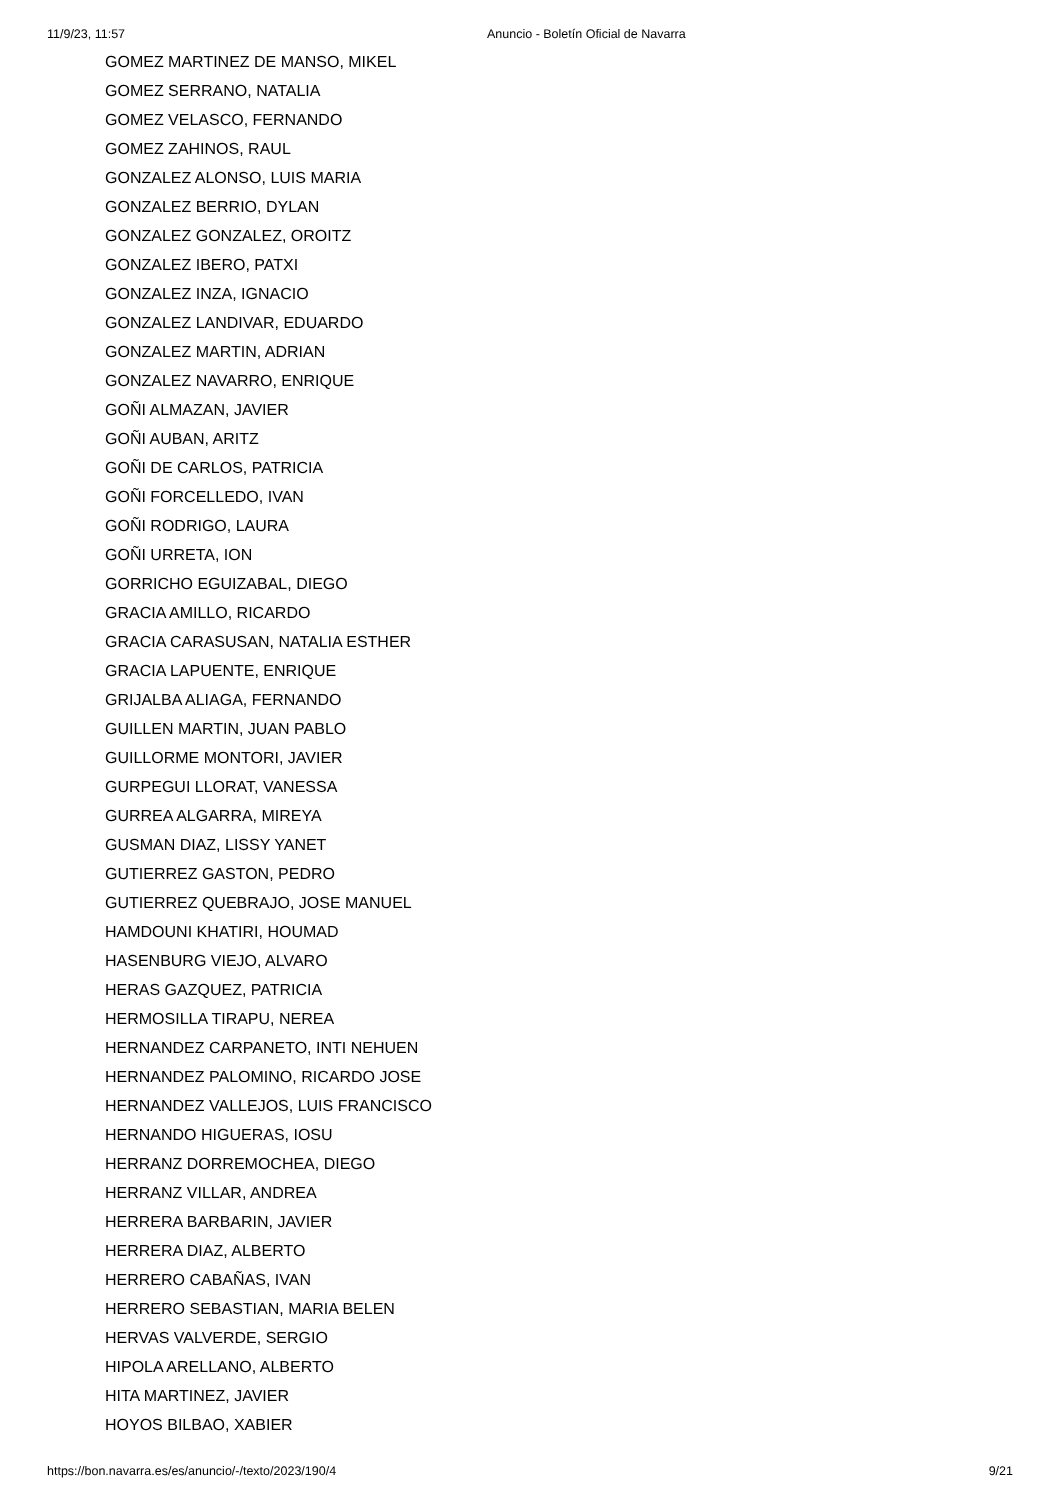11/9/23, 11:57 Anuncio - Boletín Oficial de Navarra
GOMEZ MARTINEZ DE MANSO, MIKEL
GOMEZ SERRANO, NATALIA
GOMEZ VELASCO, FERNANDO
GOMEZ ZAHINOS, RAUL
GONZALEZ ALONSO, LUIS MARIA
GONZALEZ BERRIO, DYLAN
GONZALEZ GONZALEZ, OROITZ
GONZALEZ IBERO, PATXI
GONZALEZ INZA, IGNACIO
GONZALEZ LANDIVAR, EDUARDO
GONZALEZ MARTIN, ADRIAN
GONZALEZ NAVARRO, ENRIQUE
GOÑI ALMAZAN, JAVIER
GOÑI AUBAN, ARITZ
GOÑI DE CARLOS, PATRICIA
GOÑI FORCELLEDO, IVAN
GOÑI RODRIGO, LAURA
GOÑI URRETA, ION
GORRICHO EGUIZABAL, DIEGO
GRACIA AMILLO, RICARDO
GRACIA CARASUSAN, NATALIA ESTHER
GRACIA LAPUENTE, ENRIQUE
GRIJALBA ALIAGA, FERNANDO
GUILLEN MARTIN, JUAN PABLO
GUILLORME MONTORI, JAVIER
GURPEGUI LLORAT, VANESSA
GURREA ALGARRA, MIREYA
GUSMAN DIAZ, LISSY YANET
GUTIERREZ GASTON, PEDRO
GUTIERREZ QUEBRAJO, JOSE MANUEL
HAMDOUNI KHATIRI, HOUMAD
HASENBURG VIEJO, ALVARO
HERAS GAZQUEZ, PATRICIA
HERMOSILLA TIRAPU, NEREA
HERNANDEZ CARPANETO, INTI NEHUEN
HERNANDEZ PALOMINO, RICARDO JOSE
HERNANDEZ VALLEJOS, LUIS FRANCISCO
HERNANDO HIGUERAS, IOSU
HERRANZ DORREMOCHEA, DIEGO
HERRANZ VILLAR, ANDREA
HERRERA BARBARIN, JAVIER
HERRERA DIAZ, ALBERTO
HERRERO CABAÑAS, IVAN
HERRERO SEBASTIAN, MARIA BELEN
HERVAS VALVERDE, SERGIO
HIPOLA ARELLANO, ALBERTO
HITA MARTINEZ, JAVIER
HOYOS BILBAO, XABIER
https://bon.navarra.es/es/anuncio/-/texto/2023/190/4 9/21